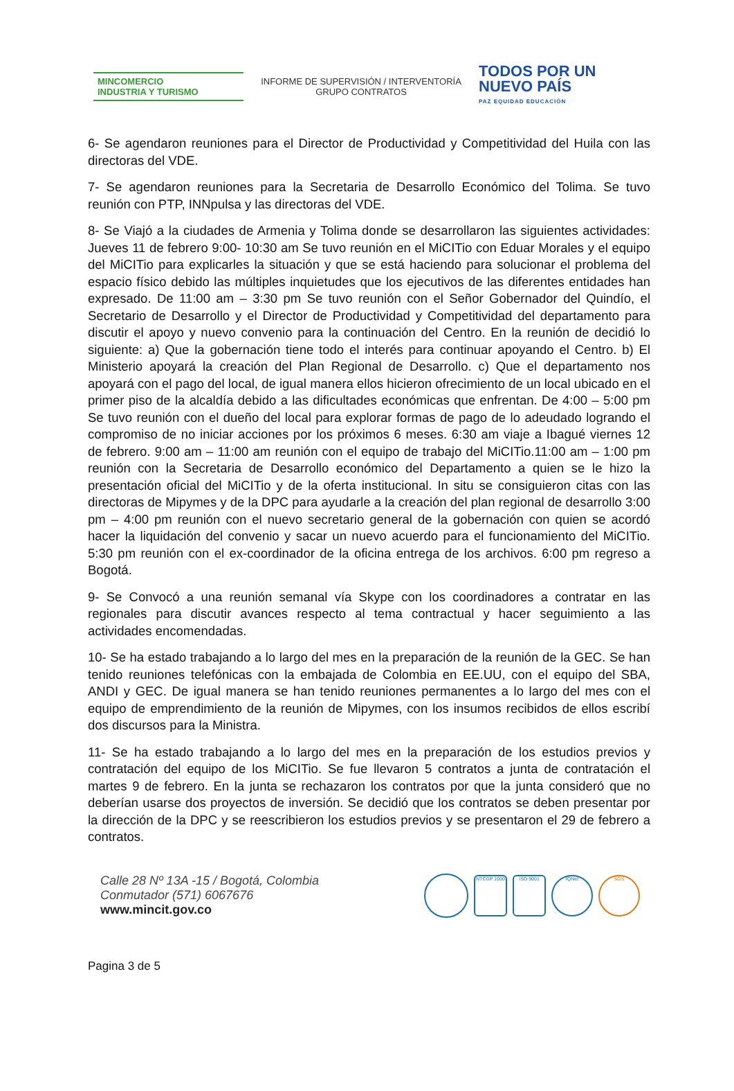MINCOMERCIO
INDUSTRIA Y TURISMO
INFORME DE SUPERVISIÓN / INTERVENTORÍA
GRUPO CONTRATOS
TODOS POR UN
NUEVO PAÍS
PAZ EQUIDAD EDUCACIÓN
6- Se agendaron reuniones para el Director de Productividad y Competitividad del Huila con las directoras del VDE.
7- Se agendaron reuniones para la Secretaria de Desarrollo Económico del Tolima. Se tuvo reunión con PTP, INNpulsa y las directoras del VDE.
8- Se Viajó a la ciudades de Armenia y Tolima donde se desarrollaron las siguientes actividades: Jueves 11 de febrero 9:00- 10:30 am Se tuvo reunión en el MiCITio con Eduar Morales y el equipo del MiCITio para explicarles la situación y que se está haciendo para solucionar el problema del espacio físico debido las múltiples inquietudes que los ejecutivos de las diferentes entidades han expresado. De 11:00 am – 3:30 pm Se tuvo reunión con el Señor Gobernador del Quindío, el Secretario de Desarrollo y el Director de Productividad y Competitividad del departamento para discutir el apoyo y nuevo convenio para la continuación del Centro. En la reunión de decidió lo siguiente: a) Que la gobernación tiene todo el interés para continuar apoyando el Centro. b) El Ministerio apoyará la creación del Plan Regional de Desarrollo. c) Que el departamento nos apoyará con el pago del local, de igual manera ellos hicieron ofrecimiento de un local ubicado en el primer piso de la alcaldía debido a las dificultades económicas que enfrentan. De 4:00 – 5:00 pm Se tuvo reunión con el dueño del local para explorar formas de pago de lo adeudado logrando el compromiso de no iniciar acciones por los próximos 6 meses. 6:30 am viaje a Ibagué viernes 12 de febrero. 9:00 am – 11:00 am reunión con el equipo de trabajo del MiCITio.11:00 am – 1:00 pm reunión con la Secretaria de Desarrollo económico del Departamento a quien se le hizo la presentación oficial del MiCITio y de la oferta institucional. In situ se consiguieron citas con las directoras de Mipymes y de la DPC para ayudarle a la creación del plan regional de desarrollo 3:00 pm – 4:00 pm reunión con el nuevo secretario general de la gobernación con quien se acordó hacer la liquidación del convenio y sacar un nuevo acuerdo para el funcionamiento del MiCITio. 5:30 pm reunión con el ex-coordinador de la oficina entrega de los archivos. 6:00 pm regreso a Bogotá.
9- Se Convocó a una reunión semanal vía Skype con los coordinadores a contratar en las regionales para discutir avances respecto al tema contractual y hacer seguimiento a las actividades encomendadas.
10- Se ha estado trabajando a lo largo del mes en la preparación de la reunión de la GEC. Se han tenido reuniones telefónicas con la embajada de Colombia en EE.UU, con el equipo del SBA, ANDI y GEC. De igual manera se han tenido reuniones permanentes a lo largo del mes con el equipo de emprendimiento de la reunión de Mipymes, con los insumos recibidos de ellos escribí dos discursos para la Ministra.
11- Se ha estado trabajando a lo largo del mes en la preparación de los estudios previos y contratación del equipo de los MiCITio. Se fue llevaron 5 contratos a junta de contratación el martes 9 de febrero. En la junta se rechazaron los contratos por que la junta consideró que no deberían usarse dos proyectos de inversión. Se decidió que los contratos se deben presentar por la dirección de la DPC y se reescribieron los estudios previos y se presentaron el 29 de febrero a contratos.
Calle 28 Nº 13A -15 / Bogotá, Colombia
Conmutador (571) 6067676
www.mincit.gov.co
NTCGP 1000 ISO 9001 IQNet SGS
Pagina 3 de 5